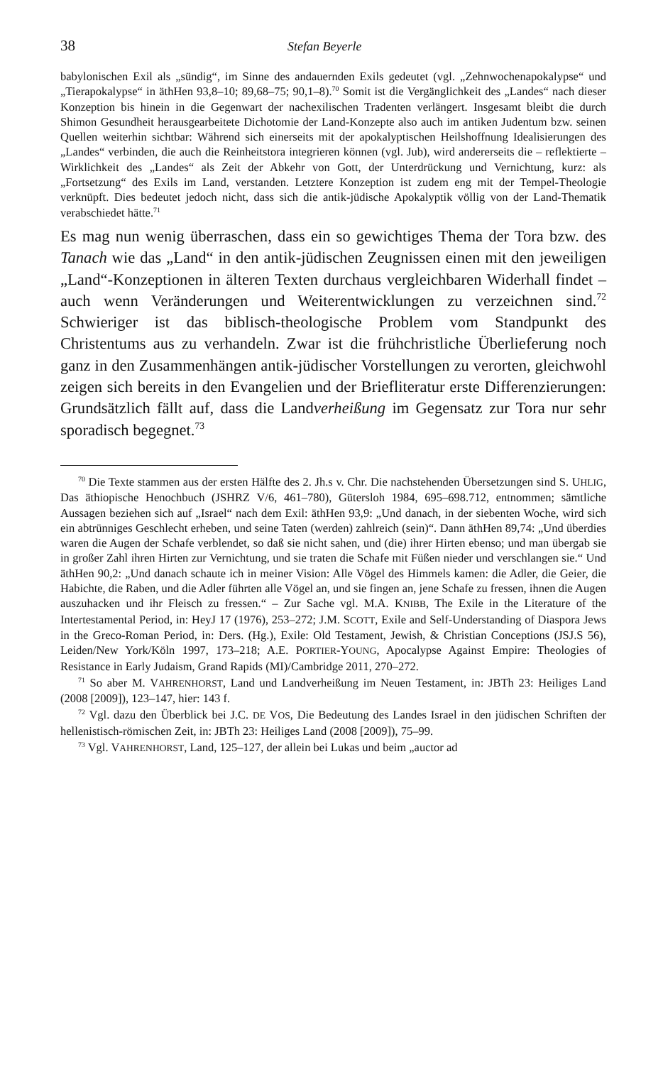38 Stefan Beyerle
babylonischen Exil als „sündig“, im Sinne des andauernden Exils gedeutet (vgl. „Zehnwochenapokalypse“ und „Tierapokalypse“ in äthHen 93,8–10; 89,68–75; 90,1–8).<sup>70</sup> Somit ist die Vergänglichkeit des „Landes“ nach dieser Konzeption bis hinein in die Gegenwart der nachexilischen Tradenten verlängert. Insgesamt bleibt die durch Shimon Gesundheit herausgearbeitete Dichotomie der Land-Konzepte also auch im antiken Judentum bzw. seinen Quellen weiterhin sichtbar: Während sich einerseits mit der apokalyptischen Heilshoffnung Idealisierungen des „Landes“ verbinden, die auch die Reinheitstora integrieren können (vgl. Jub), wird andererseits die – reflektierte – Wirklichkeit des „Landes“ als Zeit der Abkehr von Gott, der Unterdrückung und Vernichtung, kurz: als „Fortsetzung“ des Exils im Land, verstanden. Letztere Konzeption ist zudem eng mit der Tempel-Theologie verknüpft. Dies bedeutet jedoch nicht, dass sich die antik-jüdische Apokalyptik völlig von der Land-Thematik verabschiedet hätte.<sup>71</sup>
Es mag nun wenig überraschen, dass ein so gewichtiges Thema der Tora bzw. des Tanach wie das „Land“ in den antik-jüdischen Zeugnissen einen mit den jeweiligen „Land“-Konzeptionen in älteren Texten durchaus vergleichbaren Widerhall findet – auch wenn Veränderungen und Weiterentwicklungen zu verzeichnen sind.<sup>72</sup> Schwieriger ist das biblisch-theologische Problem vom Standpunkt des Christentums aus zu verhandeln. Zwar ist die frühchristliche Überlieferung noch ganz in den Zusammenhängen antik-jüdischer Vorstellungen zu verorten, gleichwohl zeigen sich bereits in den Evangelien und der Briefliteratur erste Differenzierungen: Grundsätzlich fällt auf, dass die Landverheißung im Gegensatz zur Tora nur sehr sporadisch begegnet.<sup>73</sup>
<sup>70</sup> Die Texte stammen aus der ersten Hälfte des 2. Jh.s v. Chr. Die nachstehenden Übersetzungen sind S. UHLIG, Das äthiopische Henochbuch (JSHRZ V/6, 461–780), Gütersloh 1984, 695–698.712, entnommen; sämtliche Aussagen beziehen sich auf „Israel“ nach dem Exil: äthHen 93,9: „Und danach, in der siebenten Woche, wird sich ein abtrünniges Geschlecht erheben, und seine Taten (werden) zahlreich (sein)“. Dann äthHen 89,74: „Und überdies waren die Augen der Schafe verblendet, so daß sie nicht sahen, und (die) ihrer Hirten ebenso; und man übergab sie in großer Zahl ihren Hirten zur Vernichtung, und sie traten die Schafe mit Füßen nieder und verschlangen sie.“ Und äthHen 90,2: „Und danach schaute ich in meiner Vision: Alle Vögel des Himmels kamen: die Adler, die Geier, die Habichte, die Raben, und die Adler führten alle Vögel an, und sie fingen an, jene Schafe zu fressen, ihnen die Augen auszuhacken und ihr Fleisch zu fressen.“ – Zur Sache vgl. M.A. KNIBB, The Exile in the Literature of the Intertestamental Period, in: HeyJ 17 (1976), 253–272; J.M. SCOTT, Exile and Self-Understanding of Diaspora Jews in the Greco-Roman Period, in: Ders. (Hg.), Exile: Old Testament, Jewish, & Christian Conceptions (JSJ.S 56), Leiden/New York/Köln 1997, 173–218; A.E. PORTIER-YOUNG, Apocalypse Against Empire: Theologies of Resistance in Early Judaism, Grand Rapids (MI)/Cambridge 2011, 270–272.
<sup>71</sup> So aber M. VAHRENHORST, Land und Landverheißung im Neuen Testament, in: JBTh 23: Heiliges Land (2008 [2009]), 123–147, hier: 143 f.
<sup>72</sup> Vgl. dazu den Überblick bei J.C. DE VOS, Die Bedeutung des Landes Israel in den jüdischen Schriften der hellenistisch-römischen Zeit, in: JBTh 23: Heiliges Land (2008 [2009]), 75–99.
<sup>73</sup> Vgl. VAHRENHORST, Land, 125–127, der allein bei Lukas und beim „auctor ad